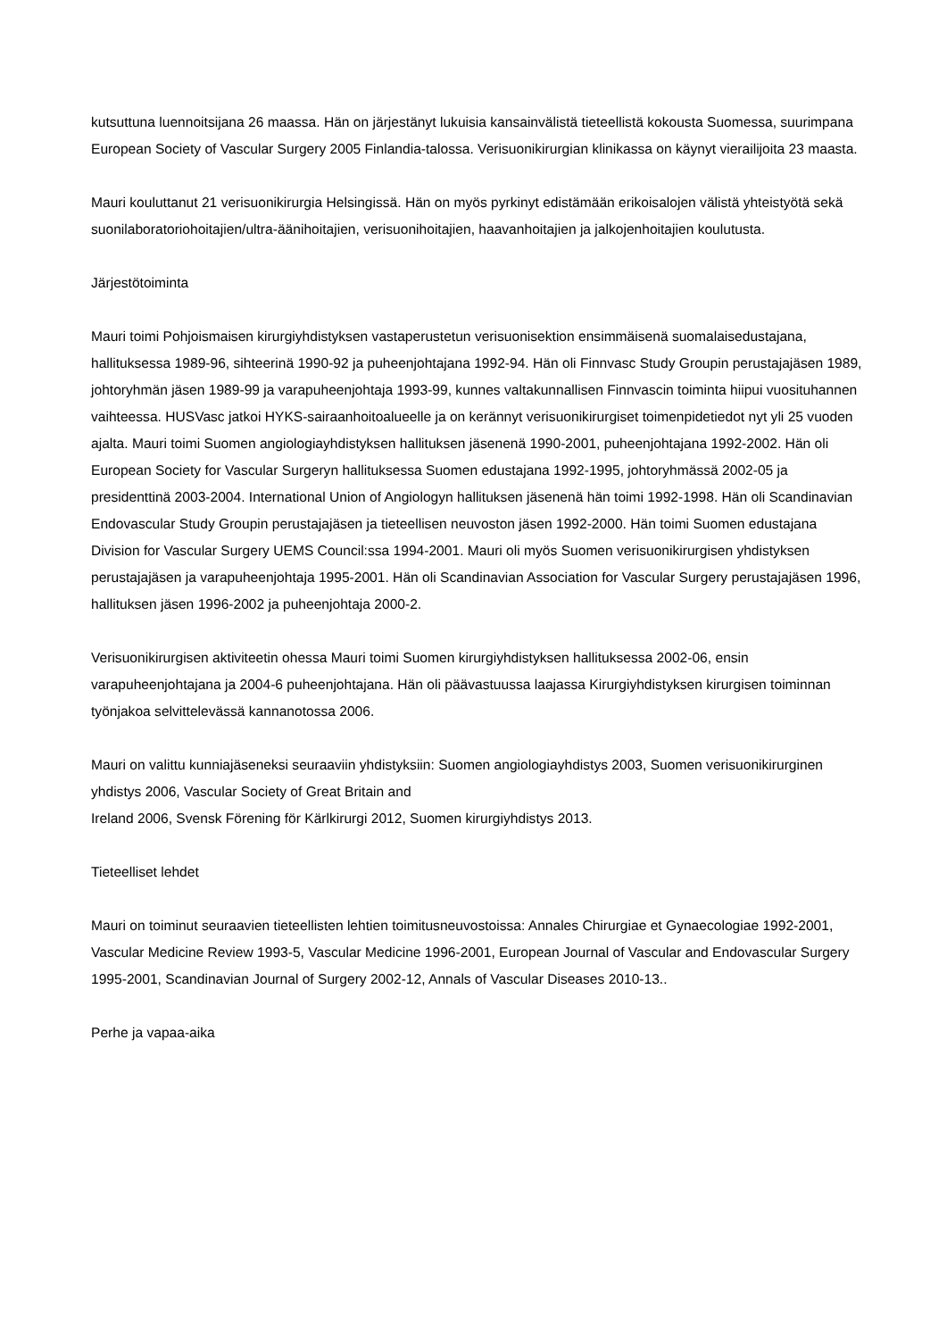kutsuttuna luennoitsijana 26 maassa. Hän on järjestänyt lukuisia kansainvälistä tieteellistä kokousta Suomessa, suurimpana European Society of Vascular Surgery 2005 Finlandia-talossa. Verisuonikirurgian klinikassa on käynyt vierailijoita 23 maasta.
Mauri kouluttanut 21 verisuonikirurgia Helsingissä. Hän on myös pyrkinyt edistämään erikoisalojen välistä yhteistyötä sekä suonilaboratoriohoitajien/ultra-äänihoitajien, verisuonihoitajien, haavanhoitajien ja jalkojenhoitajien koulutusta.
Järjestötoiminta
Mauri toimi Pohjoismaisen kirurgiyhdistyksen vastaperustetun verisuonisektion ensimmäisenä suomalaisedustajana, hallituksessa 1989-96, sihteerinä 1990-92 ja puheenjohtajana 1992-94. Hän oli Finnvasc Study Groupin perustajajäsen 1989, johtoryhmän jäsen 1989-99 ja varapuheenjohtaja 1993-99, kunnes valtakunnallisen Finnvascin toiminta hiipui vuosituhannen vaihteessa. HUSVasc jatkoi HYKS-sairaanhoitoalueelle ja on kerännyt verisuonikirurgiset toimenpidetiedot nyt yli 25 vuoden ajalta. Mauri toimi Suomen angiologiayhdistyksen hallituksen jäsenenä 1990-2001, puheenjohtajana 1992-2002. Hän oli European Society for Vascular Surgeryn hallituksessa Suomen edustajana 1992-1995, johtoryhmässä 2002-05 ja presidenttinä 2003-2004. International Union of Angiologyn hallituksen jäsenenä hän toimi 1992-1998. Hän oli Scandinavian Endovascular Study Groupin perustajajäsen ja tieteellisen neuvoston jäsen 1992-2000. Hän toimi Suomen edustajana Division for Vascular Surgery UEMS Council:ssa 1994-2001. Mauri oli myös Suomen verisuonikirurgisen yhdistyksen perustajajäsen ja varapuheenjohtaja 1995-2001. Hän oli Scandinavian Association for Vascular Surgery perustajajäsen 1996, hallituksen jäsen 1996-2002 ja puheenjohtaja 2000-2.
Verisuonikirurgisen aktiviteetin ohessa Mauri toimi Suomen kirurgiyhdistyksen hallituksessa 2002-06, ensin varapuheenjohtajana ja 2004-6 puheenjohtajana. Hän oli päävastuussa laajassa Kirurgiyhdistyksen kirurgisen toiminnan työnjakoa selvittelevässä kannanotossa 2006.
Mauri on valittu kunniajäseneksi seuraaviin yhdistyksiin: Suomen angiologiayhdistys 2003, Suomen verisuonikirurginen yhdistys 2006, Vascular Society of Great Britain and
Ireland 2006, Svensk Förening för Kärlkirurgi 2012, Suomen kirurgiyhdistys 2013.
Tieteelliset lehdet
Mauri on toiminut seuraavien tieteellisten lehtien toimitusneuvostoissa: Annales Chirurgiae et Gynaecologiae 1992-2001, Vascular Medicine Review 1993-5, Vascular Medicine 1996-2001, European Journal of Vascular and Endovascular Surgery 1995-2001, Scandinavian Journal of Surgery 2002-12, Annals of Vascular Diseases 2010-13..
Perhe ja vapaa-aika